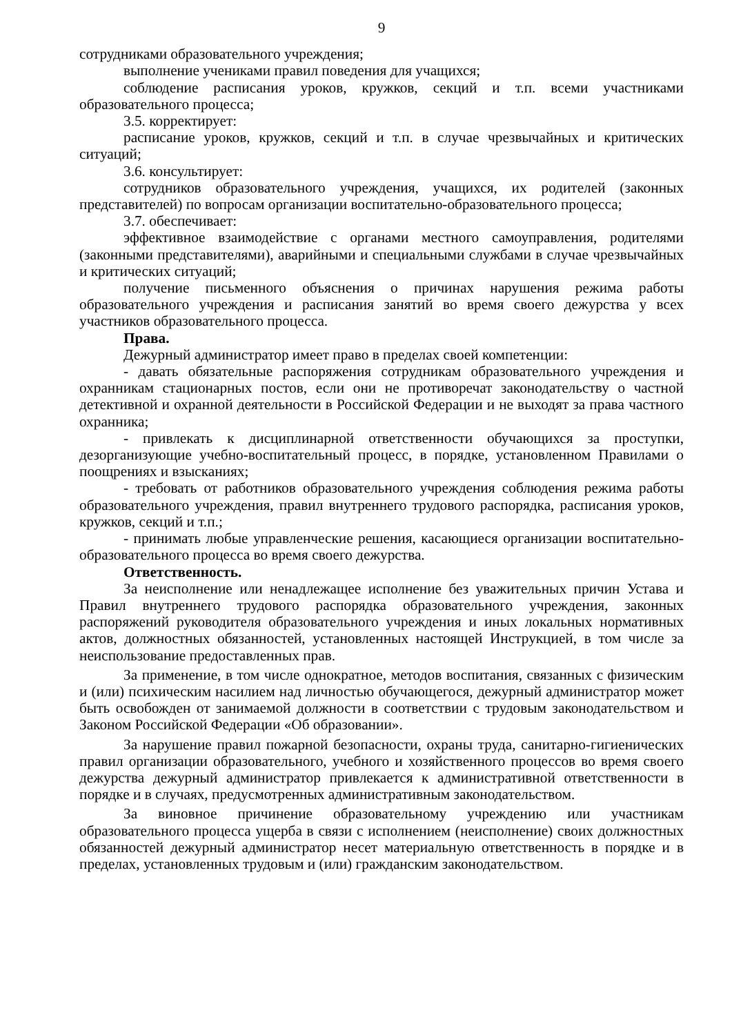9
сотрудниками образовательного учреждения;
выполнение учениками правил поведения для учащихся;
соблюдение расписания уроков, кружков, секций и т.п. всеми участниками образовательного процесса;
3.5. корректирует:
расписание уроков, кружков, секций и т.п. в случае чрезвычайных и критических ситуаций;
3.6. консультирует:
сотрудников образовательного учреждения, учащихся, их родителей (законных представителей) по вопросам организации воспитательно-образовательного процесса;
3.7. обеспечивает:
эффективное взаимодействие с органами местного самоуправления, родителями (законными представителями), аварийными и специальными службами в случае чрезвычайных и критических ситуаций;
получение письменного объяснения о причинах нарушения режима работы образовательного учреждения и расписания занятий во время своего дежурства у всех участников образовательного процесса.
Права.
Дежурный администратор имеет право в пределах своей компетенции:
- давать обязательные распоряжения сотрудникам образовательного учреждения и охранникам стационарных постов, если они не противоречат законодательству о частной детективной и охранной деятельности в Российской Федерации и не выходят за права частного охранника;
- привлекать к дисциплинарной ответственности обучающихся за проступки, дезорганизующие учебно-воспитательный процесс, в порядке, установленном Правилами о поощрениях и взысканиях;
- требовать от работников образовательного учреждения соблюдения режима работы образовательного учреждения, правил внутреннего трудового распорядка, расписания уроков, кружков, секций и т.п.;
- принимать любые управленческие решения, касающиеся организации воспитательно-образовательного процесса во время своего дежурства.
Ответственность.
За неисполнение или ненадлежащее исполнение без уважительных причин Устава и Правил внутреннего трудового распорядка образовательного учреждения, законных распоряжений руководителя образовательного учреждения и иных локальных нормативных актов, должностных обязанностей, установленных настоящей Инструкцией, в том числе за неиспользование предоставленных прав.
За применение, в том числе однократное, методов воспитания, связанных с физическим и (или) психическим насилием над личностью обучающегося, дежурный администратор может быть освобожден от занимаемой должности в соответствии с трудовым законодательством и Законом Российской Федерации «Об образовании».
За нарушение правил пожарной безопасности, охраны труда, санитарно-гигиенических правил организации образовательного, учебного и хозяйственного процессов во время своего дежурства дежурный администратор привлекается к административной ответственности в порядке и в случаях, предусмотренных административным законодательством.
За виновное причинение образовательному учреждению или участникам образовательного процесса ущерба в связи с исполнением (неисполнение) своих должностных обязанностей дежурный администратор несет материальную ответственность в порядке и в пределах, установленных трудовым и (или) гражданским законодательством.